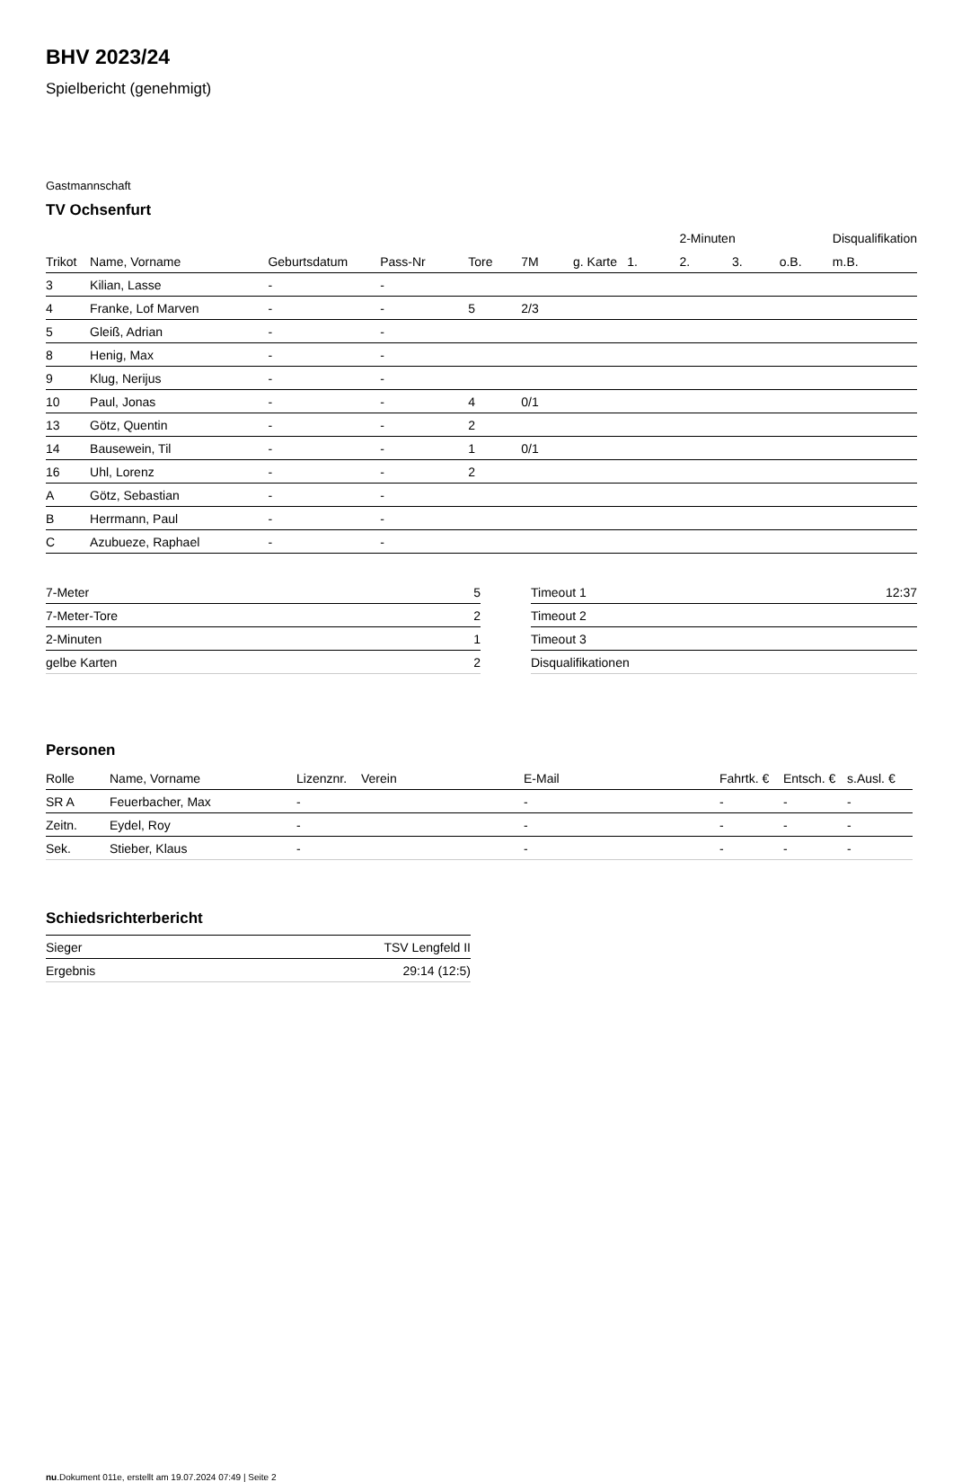BHV 2023/24
Spielbericht (genehmigt)
Gastmannschaft
TV Ochsenfurt
| | | | | | | | | 2-Minuten | | | Disqualifikation |
| --- | --- | --- | --- | --- | --- | --- | --- | --- | --- | --- | --- |
| Trikot | Name, Vorname | Geburtsdatum | Pass-Nr | Tore | 7M | g. Karte | 1. | 2. | 3. | o.B. | m.B. |
| 3 | Kilian, Lasse | - | - | | | | | | | | |
| 4 | Franke, Lof Marven | - | - | 5 | 2/3 | | | | | | |
| 5 | Gleiß, Adrian | - | - | | | | | | | | |
| 8 | Henig, Max | - | - | | | | | | | | |
| 9 | Klug, Nerijus | - | - | | | | | | | | |
| 10 | Paul, Jonas | - | - | 4 | 0/1 | | | | | | |
| 13 | Götz, Quentin | - | - | 2 | | | | | | | |
| 14 | Bausewein, Til | - | - | 1 | 0/1 | | | | | | |
| 16 | Uhl, Lorenz | - | - | 2 | | | | | | | |
| A | Götz, Sebastian | - | - | | | | | | | | |
| B | Herrmann, Paul | - | - | | | | | | | | |
| C | Azubueze, Raphael | - | - | | | | | | | | |
| 7-Meter | 5 |
| 7-Meter-Tore | 2 |
| 2-Minuten | 1 |
| gelbe Karten | 2 |
| Timeout 1 | 12:37 |
| Timeout 2 | |
| Timeout 3 | |
| Disqualifikationen | |
Personen
| Rolle | Name, Vorname | Lizenznr. | Verein | E-Mail | Fahrtk. € | Entsch. € | s.Ausl. € |
| --- | --- | --- | --- | --- | --- | --- | --- |
| SR A | Feuerbacher, Max | - | | - | - | - | - |
| Zeitn. | Eydel, Roy | - | | - | - | - | - |
| Sek. | Stieber, Klaus | - | | - | - | - | - |
Schiedsrichterbericht
| Sieger | TSV Lengfeld II |
| Ergebnis | 29:14 (12:5) |
nu.Dokument 011e, erstellt am 19.07.2024 07:49 | Seite 2